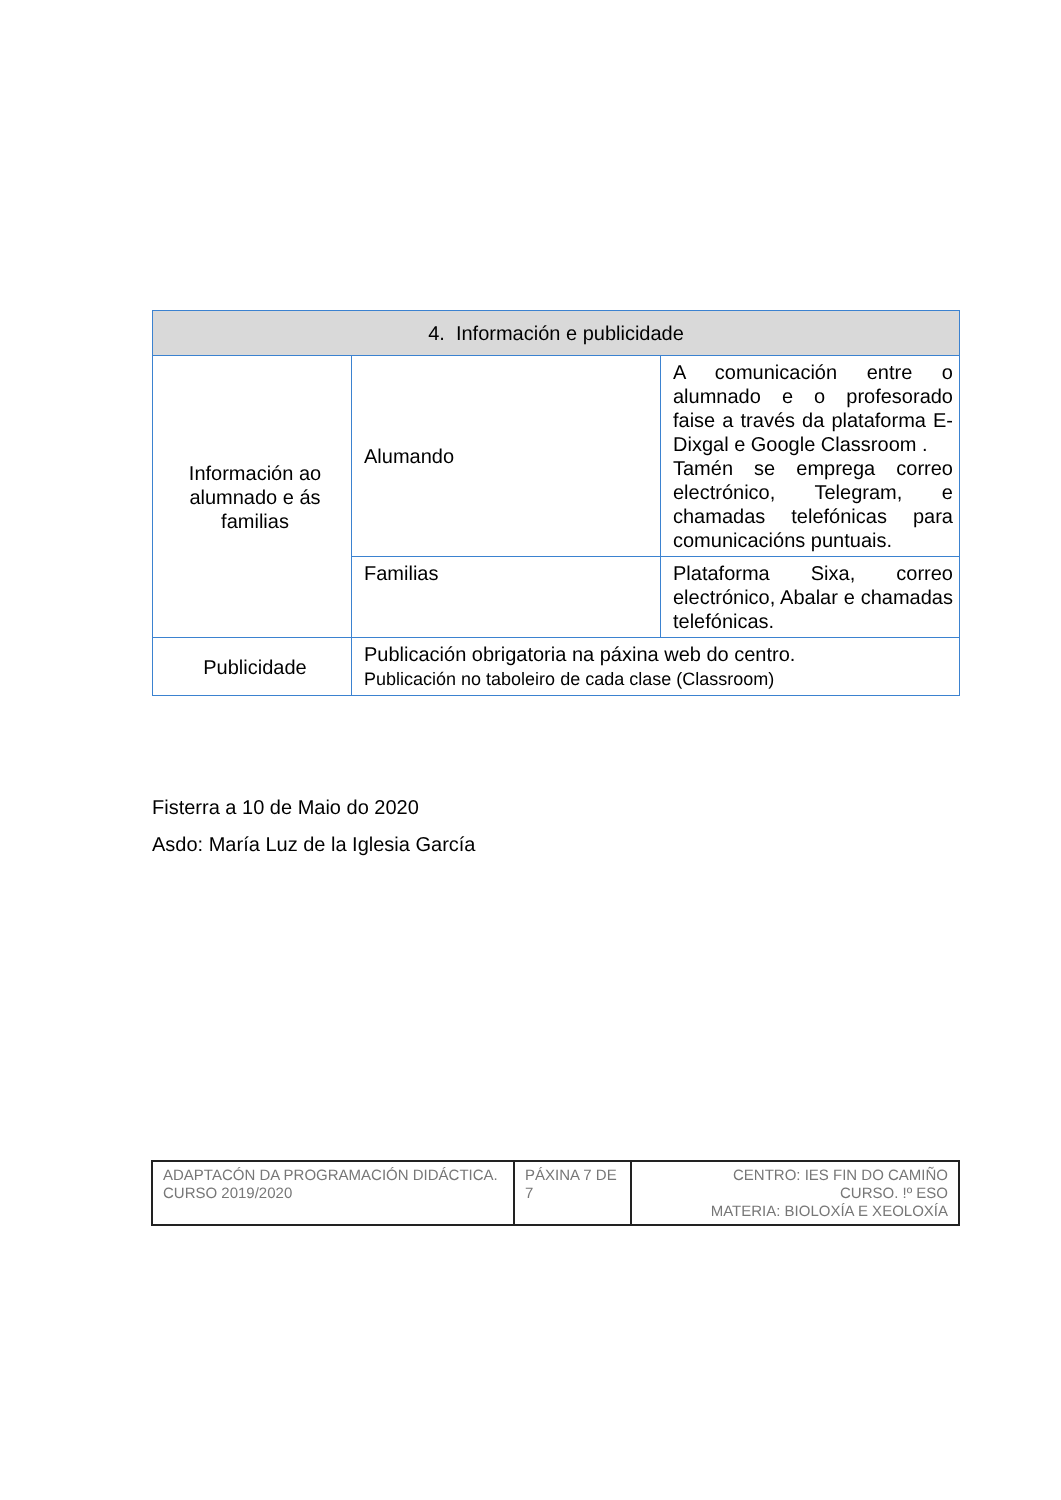| 4. Información e publicidade | | |
| --- | --- | --- |
| Información ao alumnado e ás familias | Alumando | A comunicación entre o alumnado e o profesorado faise a través da plataforma E-Dixgal e Google Classroom . Tamén se emprega correo electrónico, Telegram, e chamadas telefónicas para comunicacións puntuais. |
| | Familias | Plataforma Sixa, correo electrónico, Abalar e chamadas telefónicas. |
| Publicidade | Publicación obrigatoria na páxina web do centro. Publicación no taboleiro de cada clase (Classroom) | |
Fisterra a 10 de Maio do 2020
Asdo: María Luz de la Iglesia García
| ADAPTACÓN DA PROGRAMACIÓN DIDÁCTICA. CURSO 2019/2020 | PÁXINA 7 DE 7 | CENTRO: IES FIN DO CAMIÑO CURSO. !º ESO MATERIA: BIOLOXÍA E XEOLOXÍA |